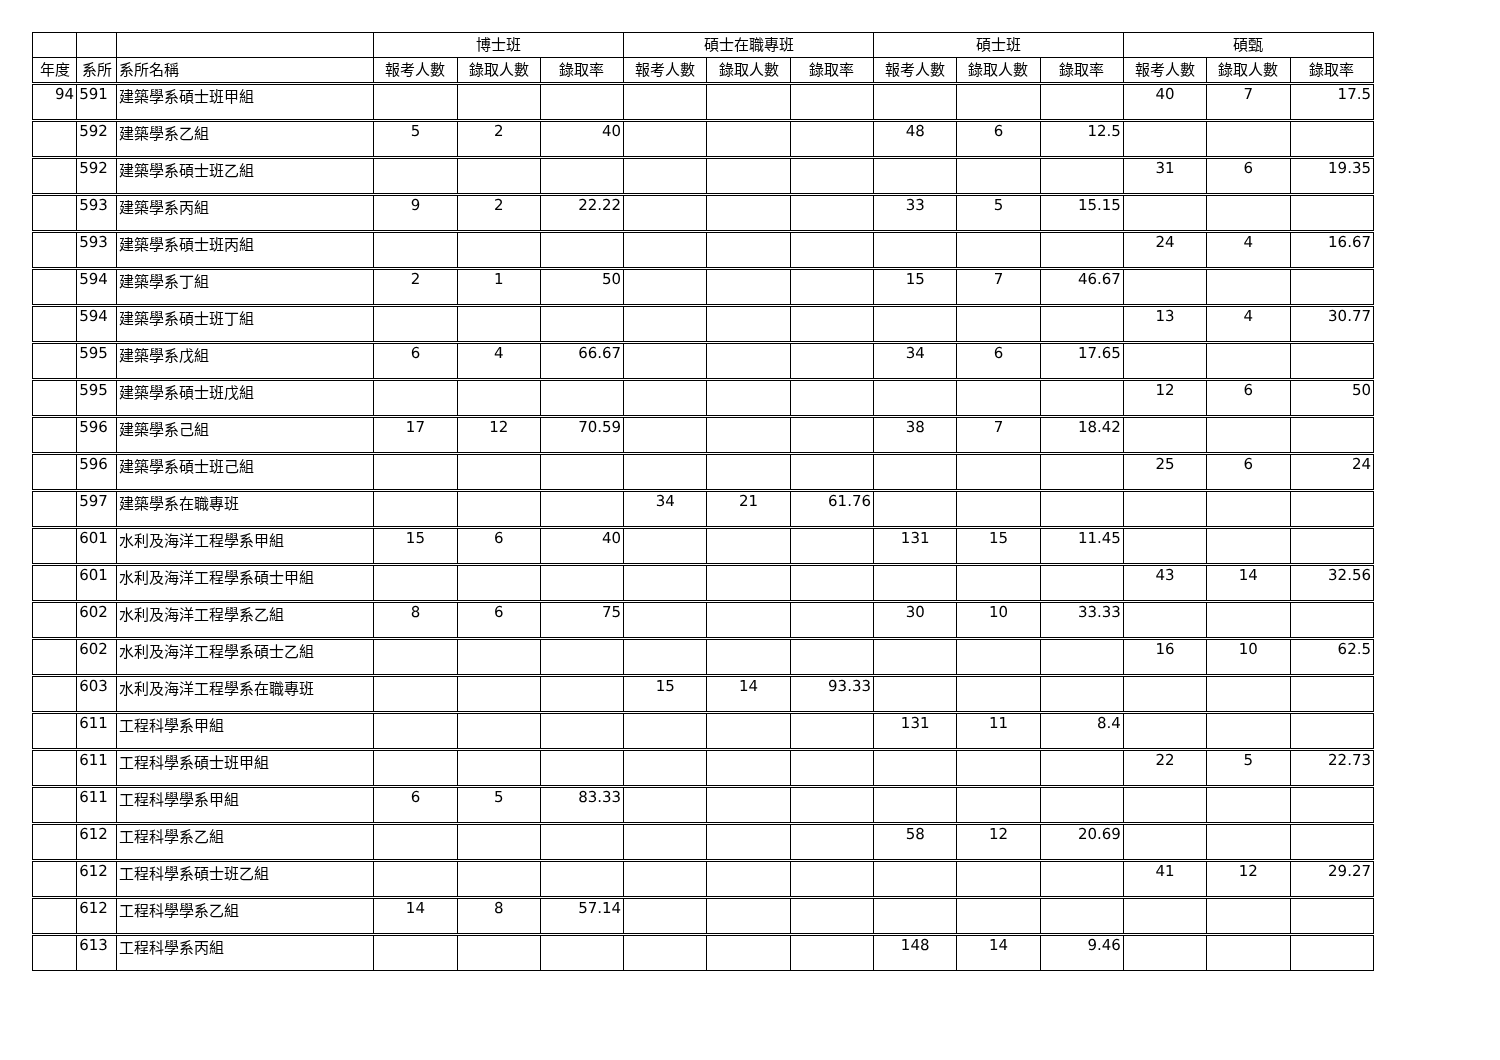| | | | 博士班 | | | 碩士在職專班 | | | 碩士班 | | | 碩甄 | | |
| --- | --- | --- | --- | --- | --- | --- | --- | --- | --- | --- | --- | --- | --- | --- |
| 年度 | 系所 | 系所名稱 | 報考人數 | 錄取人數 | 錄取率 | 報考人數 | 錄取人數 | 錄取率 | 報考人數 | 錄取人數 | 錄取率 | 報考人數 | 錄取人數 | 錄取率 |
| 94 | 591 | 建築學系碩士班甲組 | | | | | | | | | | 40 | 7 | 17.5 |
| | 592 | 建築學系乙組 | 5 | 2 | 40 | | | | 48 | 6 | 12.5 | | | |
| | 592 | 建築學系碩士班乙組 | | | | | | | | | | 31 | 6 | 19.35 |
| | 593 | 建築學系丙組 | 9 | 2 | 22.22 | | | | 33 | 5 | 15.15 | | | |
| | 593 | 建築學系碩士班丙組 | | | | | | | | | | 24 | 4 | 16.67 |
| | 594 | 建築學系丁組 | 2 | 1 | 50 | | | | 15 | 7 | 46.67 | | | |
| | 594 | 建築學系碩士班丁組 | | | | | | | | | | 13 | 4 | 30.77 |
| | 595 | 建築學系戊組 | 6 | 4 | 66.67 | | | | 34 | 6 | 17.65 | | | |
| | 595 | 建築學系碩士班戊組 | | | | | | | | | | 12 | 6 | 50 |
| | 596 | 建築學系己組 | 17 | 12 | 70.59 | | | | 38 | 7 | 18.42 | | | |
| | 596 | 建築學系碩士班己組 | | | | | | | | | | 25 | 6 | 24 |
| | 597 | 建築學系在職專班 | | | | 34 | 21 | 61.76 | | | | | | |
| | 601 | 水利及海洋工程學系甲組 | 15 | 6 | 40 | | | | 131 | 15 | 11.45 | | | |
| | 601 | 水利及海洋工程學系碩士甲組 | | | | | | | | | | 43 | 14 | 32.56 |
| | 602 | 水利及海洋工程學系乙組 | 8 | 6 | 75 | | | | 30 | 10 | 33.33 | | | |
| | 602 | 水利及海洋工程學系碩士乙組 | | | | | | | | | | 16 | 10 | 62.5 |
| | 603 | 水利及海洋工程學系在職專班 | | | | 15 | 14 | 93.33 | | | | | | |
| | 611 | 工程科學系甲組 | | | | | | | 131 | 11 | 8.4 | | | |
| | 611 | 工程科學系碩士班甲組 | | | | | | | | | | 22 | 5 | 22.73 |
| | 611 | 工程科學學系甲組 | 6 | 5 | 83.33 | | | | | | | | | |
| | 612 | 工程科學系乙組 | | | | | | | 58 | 12 | 20.69 | | | |
| | 612 | 工程科學系碩士班乙組 | | | | | | | | | | 41 | 12 | 29.27 |
| | 612 | 工程科學學系乙組 | 14 | 8 | 57.14 | | | | | | | | | |
| | 613 | 工程科學系丙組 | | | | | | | 148 | 14 | 9.46 | | | |